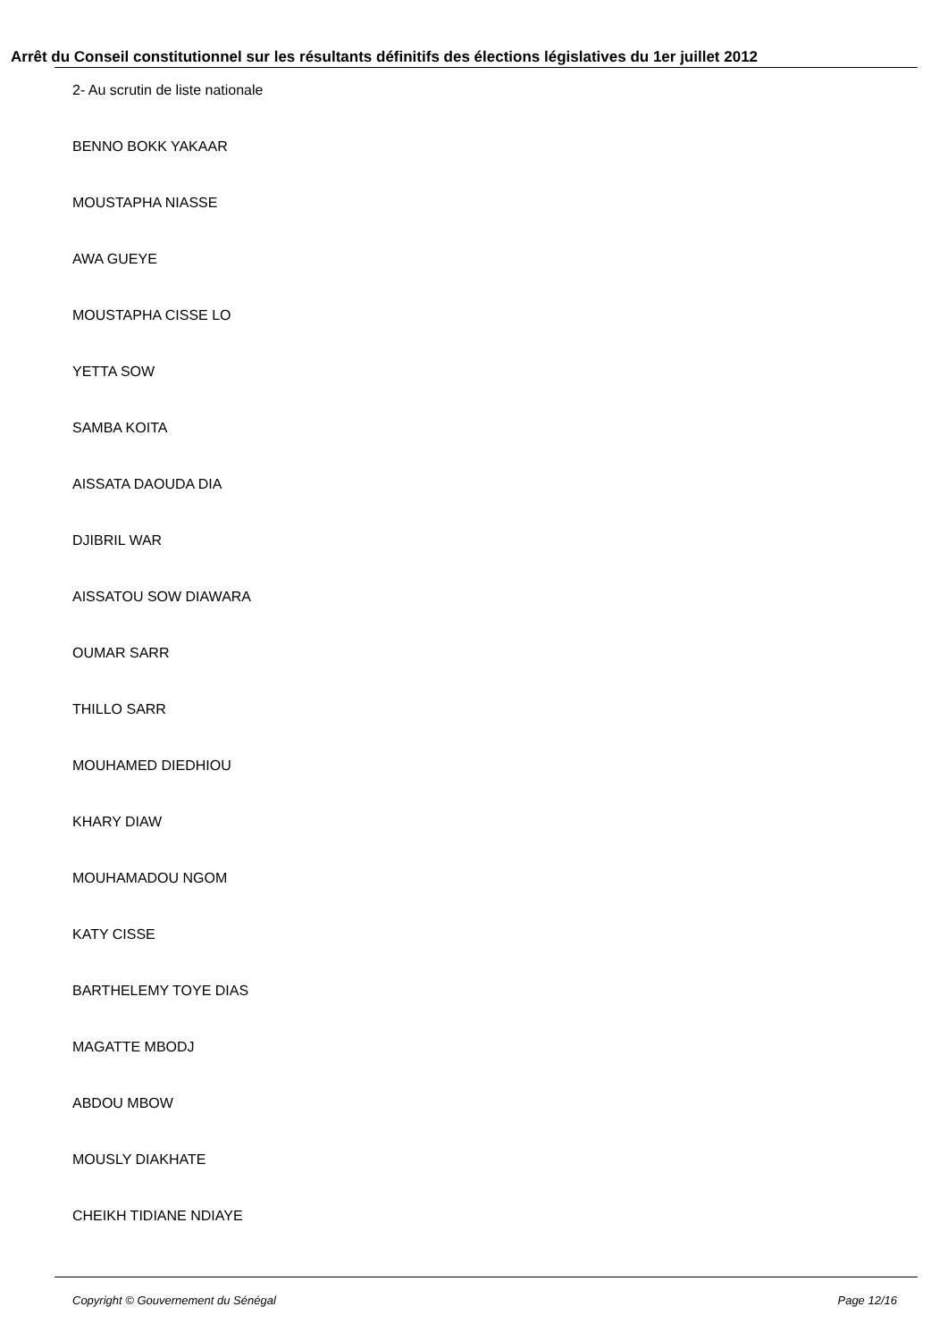Arrêt du Conseil constitutionnel sur les résultants définitifs des élections législatives du 1er juillet 2012
2- Au scrutin de liste nationale
BENNO BOKK YAKAAR
MOUSTAPHA NIASSE
AWA GUEYE
MOUSTAPHA CISSE LO
YETTA SOW
SAMBA KOITA
AISSATA DAOUDA DIA
DJIBRIL WAR
AISSATOU SOW DIAWARA
OUMAR SARR
THILLO SARR
MOUHAMED DIEDHIOU
KHARY DIAW
MOUHAMADOU NGOM
KATY CISSE
BARTHELEMY TOYE DIAS
MAGATTE MBODJ
ABDOU MBOW
MOUSLY DIAKHATE
CHEIKH TIDIANE NDIAYE
Copyright © Gouvernement du Sénégal Page 12/16